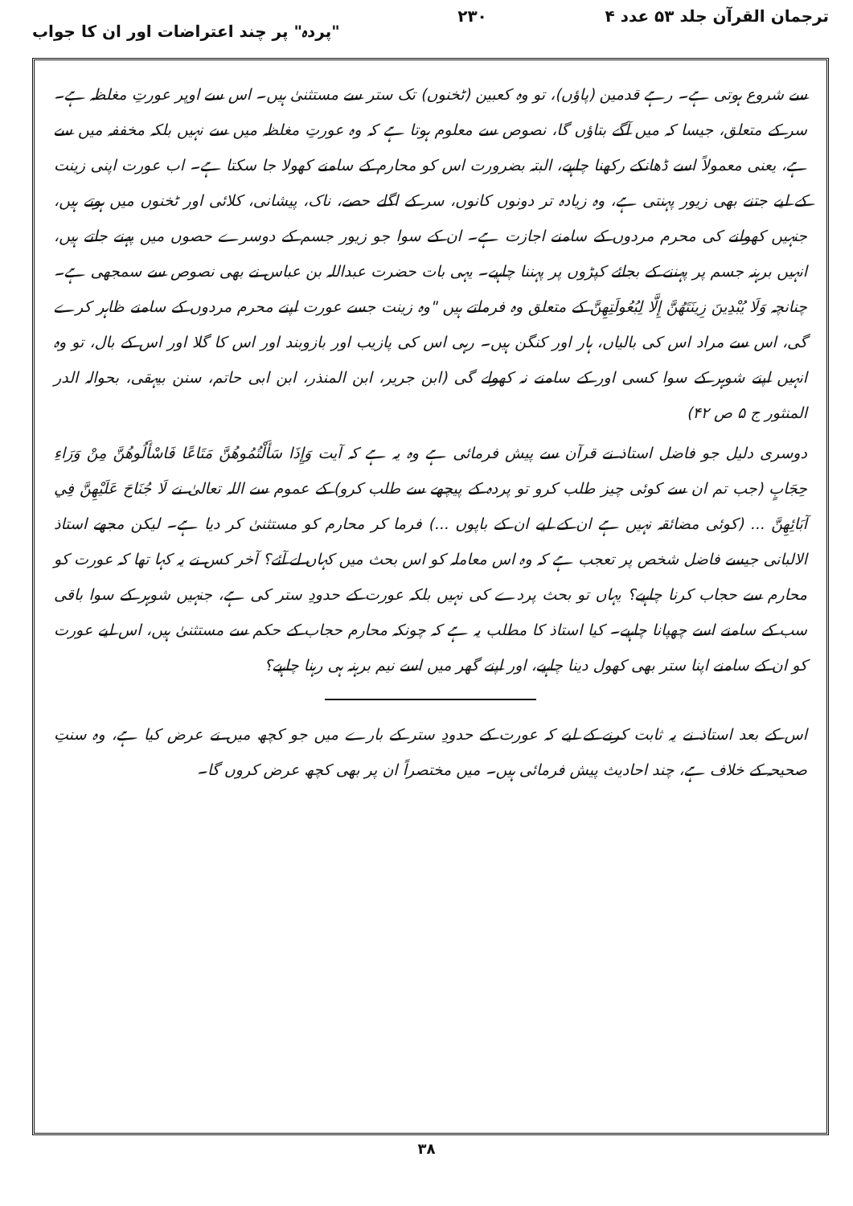ترجمان القرآن جلد ۵۳ عدد ۴ ۲۳۰ "پردہ" پر چند اعتراضات اور ان کا جواب
سے شروع ہوتی ہے۔ رہے قدمین (پاؤں)، تو وہ کعبین (ٹخنوں) تک ستر سے مستثنیٰ ہیں۔ اس سے اوپر عورتِ مغلظہ ہے۔ سر کے متعلق، جیسا کہ میں آگے بتاؤں گا، نصوص سے معلوم ہوتا ہے کہ وہ عورتِ مغلظہ میں سے نہیں بلکہ مخففہ میں سے ہے، یعنی معمولاً اسے ڈھانکے رکھنا چاہیے، البتہ بضرورت اس کو محارم کے سامنے کھولا جا سکتا ہے۔ اب عورت اپنی زینت کے لیے جتنے بھی زیور پہنتی ہے، وہ زیادہ تر دونوں کانوں، سر کے اگلے حصے، ناک، پیشانی، کلائی اور ٹخنوں میں ہوتے ہیں، جنہیں کھولنے کی محرم مردوں کے سامنے اجازت ہے۔ ان کے سوا جو زیور جسم کے دوسرے حصوں میں پہنے جاتے ہیں، انہیں برہنہ جسم پر پہننے کے بجائے کپڑوں پر پہننا چاہیے۔ یہی بات حضرت عبداللہ بن عباس نے بھی نصوص سے سمجھی ہے۔ چنانچہ وَلَا يُبْدِينَ زِينَتَهُنَّ إِلَّا لِبُعُولَتِهِنَّ کے متعلق وہ فرماتے ہیں "وہ زینت جسے عورت اپنے محرم مردوں کے سامنے ظاہر کرے گی، اس سے مراد اس کی بالیاں، ہار اور کنگن ہیں۔ رہی اس کی پازیب اور بازوبند اور اس کا گلا اور اس کے بال، تو وہ انہیں اپنے شوہر کے سوا کسی اور کے سامنے نہ کھولے گی (ابن جریر، ابن المنذر، ابن ابی حاتم، سنن بیہقی، بحوالہ الدر المنثور ج ۵ ص ۴۲)
دوسری دلیل جو فاضل استاذ نے قرآن سے پیش فرمائی ہے وہ یہ ہے کہ آیت وَإِذَا سَأَلْتُمُوهُنَّ مَتَاعًا فَاسْأَلُوهُنَّ مِنْ وَرَاءِ حِجَابٍ (جب تم ان سے کوئی چیز طلب کرو تو پردہ کے پیچھے سے طلب کرو) کے عموم سے اللہ تعالیٰ نے لَا جُنَاحَ عَلَيْهِنَّ فِي آبَائِهِنَّ ... (کوئی مضائقہ نہیں ہے ان کے لیے ان کے باپوں ...) فرما کر محارم کو مستثنیٰ کر دیا ہے۔ لیکن مجھے استاذ الالبانی جیسے فاضل شخص پر تعجب ہے کہ وہ اس معاملہ کو اس بحث میں کہاں لے آئے؟ آخر کس نے یہ کہا تھا کہ عورت کو محارم سے حجاب کرنا چاہیے؟ یہاں تو بحث پردے کی نہیں بلکہ عورت کے حدودِ ستر کی ہے، جنہیں شوہر کے سوا باقی سب کے سامنے اسے چھپانا چاہیے۔ کیا استاذ کا مطلب یہ ہے کہ چونکہ محارم حجاب کے حکم سے مستثنیٰ ہیں، اس لیے عورت کو ان کے سامنے اپنا ستر بھی کھول دینا چاہیے، اور اپنے گھر میں اسے نیم برہنہ ہی رہنا چاہیے؟
اس کے بعد استاذ نے یہ ثابت کرنے کے لیے کہ عورت کے حدودِ ستر کے بارے میں جو کچھ میں نے عرض کیا ہے، وہ سنتِ صحیحہ کے خلاف ہے، چند احادیث پیش فرمائی ہیں۔ میں مختصراً ان پر بھی کچھ عرض کروں گا۔
۳۸